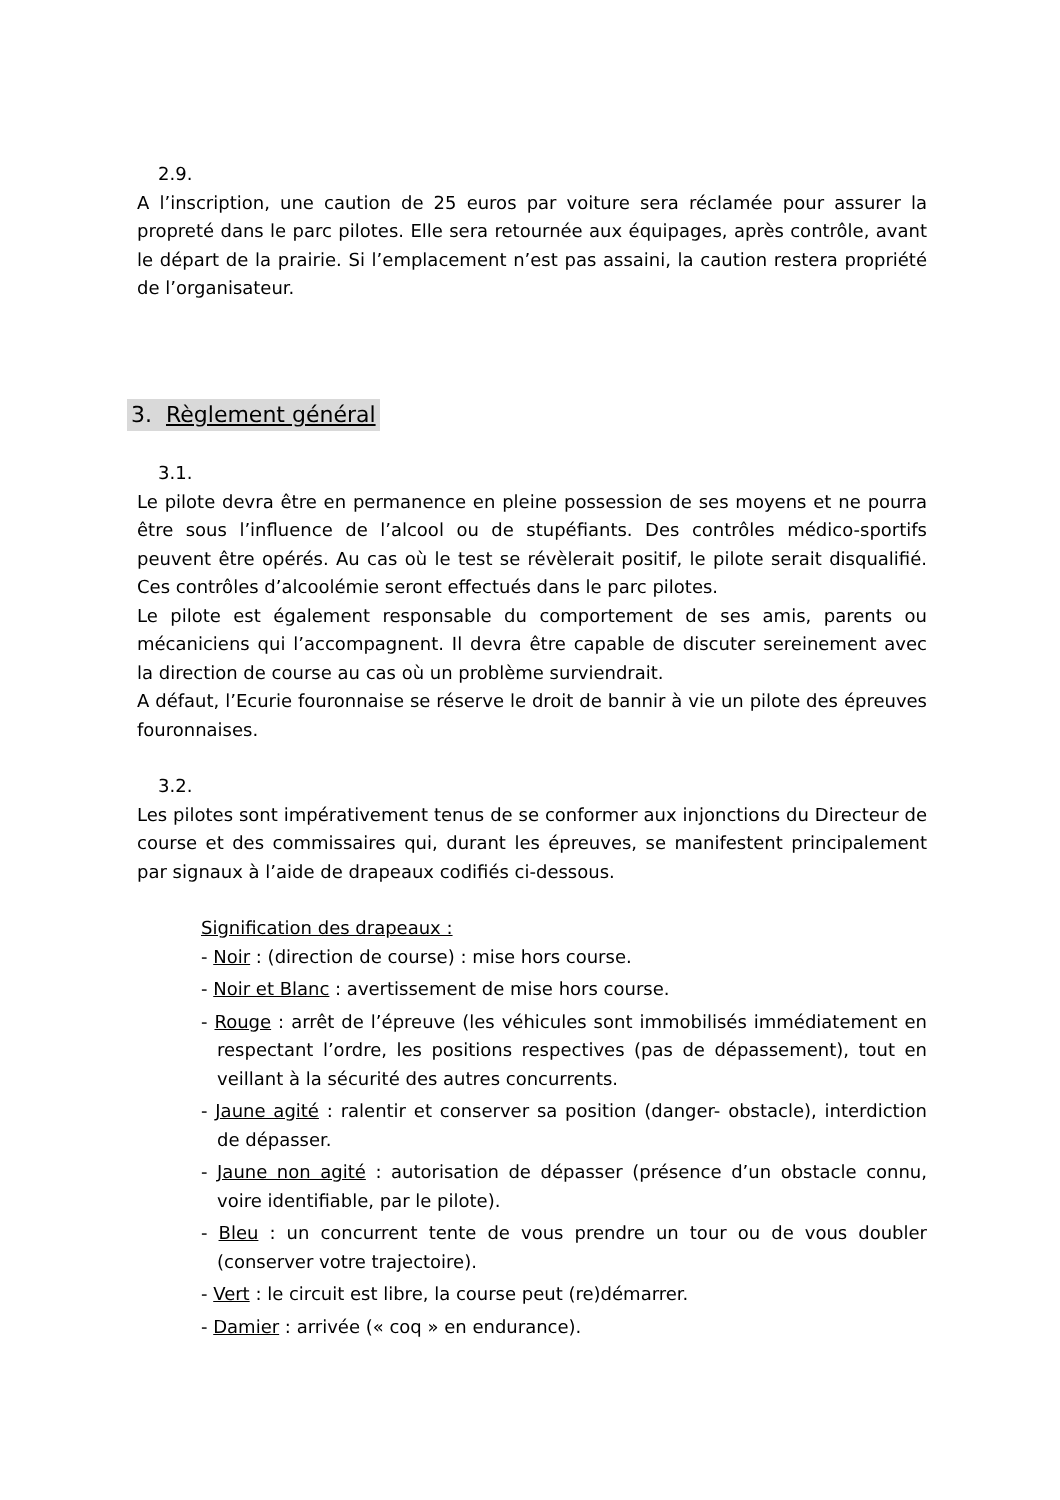2.9.
A l’inscription, une caution de 25 euros par voiture sera réclamée pour assurer la propreté dans le parc pilotes. Elle sera retournée aux équipages, après contrôle, avant le départ de la prairie. Si l’emplacement n’est pas assaini, la caution restera propriété de l’organisateur.
3. Règlement général
3.1.
Le pilote devra être en permanence en pleine possession de ses moyens et ne pourra être sous l’influence de l’alcool ou de stupéfiants. Des contrôles médico-sportifs peuvent être opérés. Au cas où le test se révèlerait positif, le pilote serait disqualifié. Ces contrôles d’alcoolémie seront effectués dans le parc pilotes.
Le pilote est également responsable du comportement de ses amis, parents ou mécaniciens qui l’accompagnent. Il devra être capable de discuter sereinement avec la direction de course au cas où un problème surviendrait.
A défaut, l’Ecurie fouronnaise se réserve le droit de bannir à vie un pilote des épreuves fouronnaises.
3.2.
Les pilotes sont impérativement tenus de se conformer aux injonctions du Directeur de course et des commissaires qui, durant les épreuves, se manifestent principalement par signaux à l’aide de drapeaux codifiés ci-dessous.
Signification des drapeaux :
- Noir : (direction de course) : mise hors course.
- Noir et Blanc : avertissement de mise hors course.
- Rouge : arrêt de l’épreuve (les véhicules sont immobilisés immédiatement en respectant l’ordre, les positions respectives (pas de dépassement), tout en veillant à la sécurité des autres concurrents.
- Jaune agité : ralentir et conserver sa position (danger- obstacle), interdiction de dépasser.
- Jaune non agité : autorisation de dépasser (présence d’un obstacle connu, voire identifiable, par le pilote).
- Bleu : un concurrent tente de vous prendre un tour ou de vous doubler (conserver votre trajectoire).
- Vert : le circuit est libre, la course peut (re)démarrer.
- Damier : arrivée (« coq » en endurance).